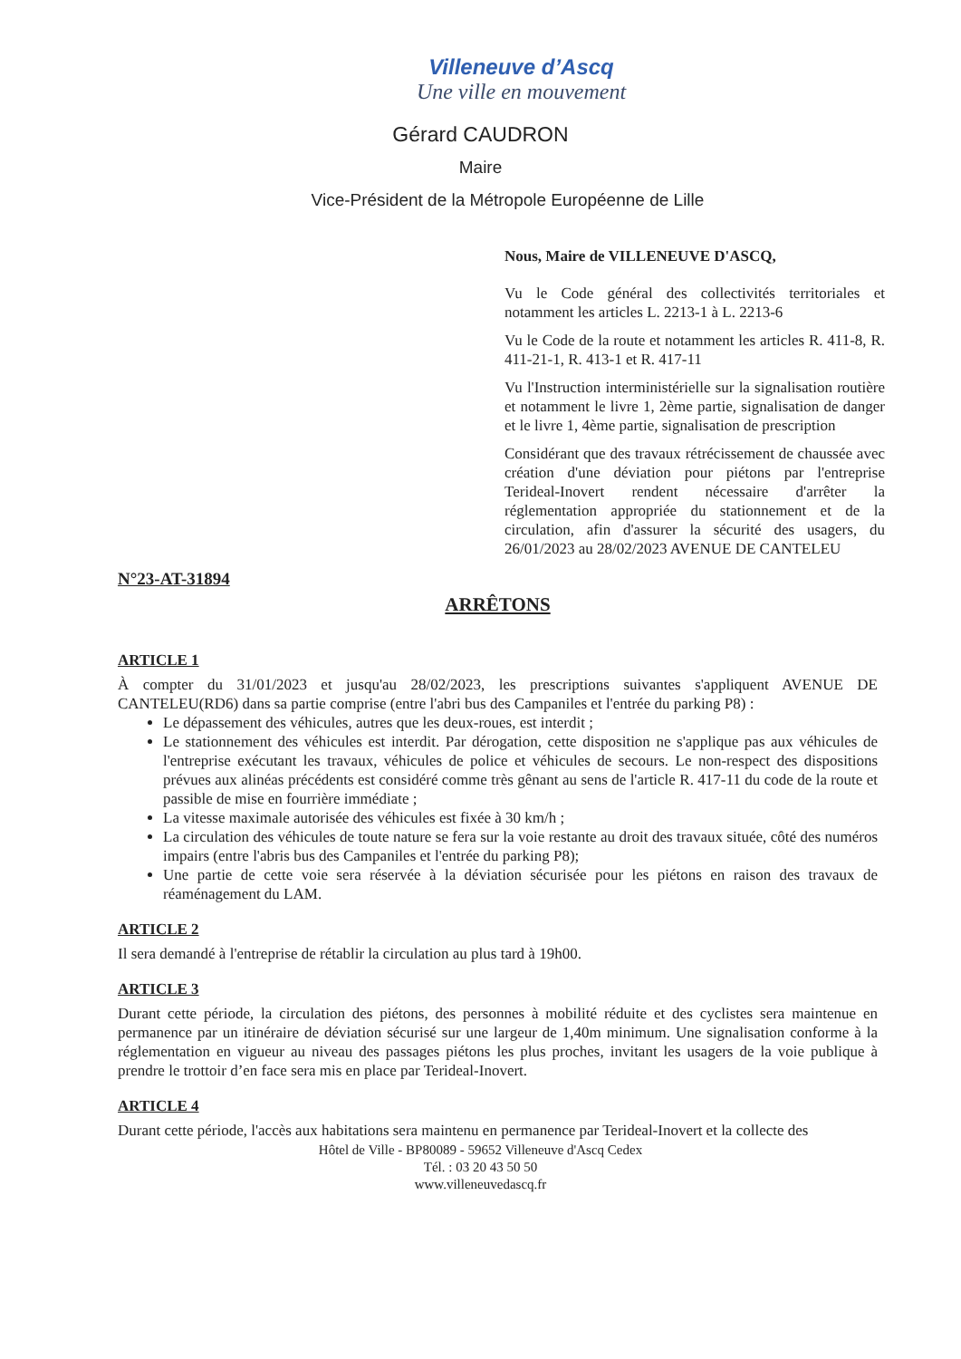Villeneuve d’Ascq
Une ville en mouvement
Gérard CAUDRON
Maire
Vice-Président de la Métropole Européenne de Lille
Nous, Maire de VILLENEUVE D'ASCQ,
Vu le Code général des collectivités territoriales et notamment les articles L. 2213-1 à L. 2213-6
Vu le Code de la route et notamment les articles R. 411-8, R. 411-21-1, R. 413-1 et R. 417-11
Vu l'Instruction interministérielle sur la signalisation routière et notamment le livre 1, 2ème partie, signalisation de danger et le livre 1, 4ème partie, signalisation de prescription
Considérant que des travaux rétrécissement de chaussée avec création d'une déviation pour piétons par l'entreprise Terideal-Inovert rendent nécessaire d'arrêter la réglementation appropriée du stationnement et de la circulation, afin d'assurer la sécurité des usagers, du 26/01/2023 au 28/02/2023 AVENUE DE CANTELEU
N°23-AT-31894
ARRÊTONS
ARTICLE 1
À compter du 31/01/2023 et jusqu'au 28/02/2023, les prescriptions suivantes s'appliquent AVENUE DE CANTELEU(RD6) dans sa partie comprise (entre l'abri bus des Campaniles et l'entrée du parking P8) :
Le dépassement des véhicules, autres que les deux-roues, est interdit ;
Le stationnement des véhicules est interdit. Par dérogation, cette disposition ne s'applique pas aux véhicules de l'entreprise exécutant les travaux, véhicules de police et véhicules de secours. Le non-respect des dispositions prévues aux alinéas précédents est considéré comme très gênant au sens de l'article R. 417-11 du code de la route et passible de mise en fourrière immédiate ;
La vitesse maximale autorisée des véhicules est fixée à 30 km/h ;
La circulation des véhicules de toute nature se fera sur la voie restante au droit des travaux située, côté des numéros impairs (entre l'abris bus des Campaniles et l'entrée du parking P8);
Une partie de cette voie sera réservée à la déviation sécurisée pour les piétons en raison des travaux de réaménagement du LAM.
ARTICLE 2
Il sera demandé à l'entreprise de rétablir la circulation au plus tard à 19h00.
ARTICLE 3
Durant cette période, la circulation des piétons, des personnes à mobilité réduite et des cyclistes sera maintenue en permanence par un itinéraire de déviation sécurisé sur une largeur de 1,40m minimum. Une signalisation conforme à la réglementation en vigueur au niveau des passages piétons les plus proches, invitant les usagers de la voie publique à prendre le trottoir d’en face sera mis en place par Terideal-Inovert.
ARTICLE 4
Durant cette période, l'accès aux habitations sera maintenu en permanence par Terideal-Inovert et la collecte des
Hôtel de Ville - BP80089 - 59652 Villeneuve d'Ascq Cedex
Tél. : 03 20 43 50 50
www.villeneuvedascq.fr